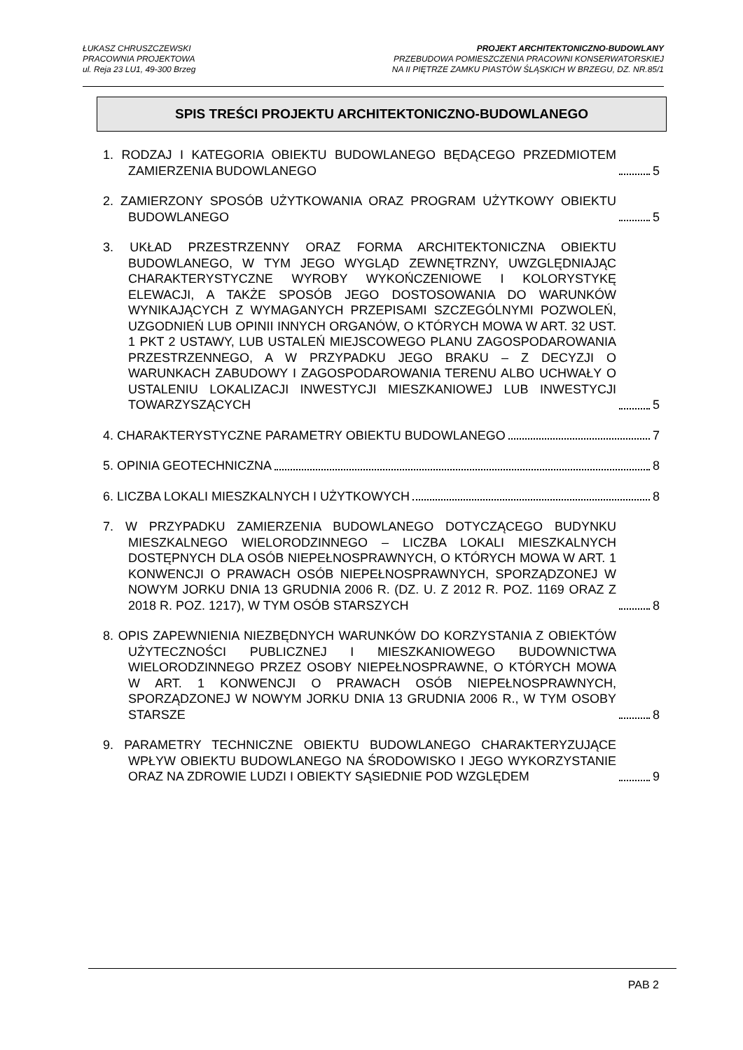ŁUKASZ CHRUSZCZEWSKI
PRACOWNIA PROJEKTOWA
ul. Reja 23 LU1, 49-300 Brzeg
PROJEKT ARCHITEKTONICZNO-BUDOWLANY
PRZEBUDOWA POMIESZCZENIA PRACOWNI KONSERWATORSKIEJ
NA II PIĘTRZE ZAMKU PIASTÓW ŚLĄSKICH W BRZEGU, DZ. NR.85/1
SPIS TREŚCI PROJEKTU ARCHITEKTONICZNO-BUDOWLANEGO
1. RODZAJ I KATEGORIA OBIEKTU BUDOWLANEGO BĘDĄCEGO PRZEDMIOTEM ZAMIERZENIA BUDOWLANEGO
5
2. ZAMIERZONY SPOSÓB UŻYTKOWANIA ORAZ PROGRAM UŻYTKOWY OBIEKTU BUDOWLANEGO
5
3. UKŁAD PRZESTRZENNY ORAZ FORMA ARCHITEKTONICZNA OBIEKTU BUDOWLANEGO, W TYM JEGO WYGLĄD ZEWNĘTRZNY, UWZGLĘDNIAJĄC CHARAKTERYSTYCZNE WYROBY WYKOŃCZENIOWE I KOLORYSTYKĘ ELEWACJI, A TAKŻE SPOSÓB JEGO DOSTOSOWANIA DO WARUNKÓW WYNIKAJĄCYCH Z WYMAGANYCH PRZEPISAMI SZCZEGÓLNYMI POZWOLEŃ, UZGODNIEŃ LUB OPINII INNYCH ORGANÓW, O KTÓRYCH MOWA W ART. 32 UST. 1 PKT 2 USTAWY, LUB USTALEŃ MIEJSCOWEGO PLANU ZAGOSPODAROWANIA PRZESTRZENNEGO, A W PRZYPADKU JEGO BRAKU – Z DECYZJI O WARUNKACH ZABUDOWY I ZAGOSPODAROWANIA TERENU ALBO UCHWAŁY O USTALENIU LOKALIZACJI INWESTYCJI MIESZKANIOWEJ LUB INWESTYCJI TOWARZYSZĄCYCH
5
4. CHARAKTERYSTYCZNE PARAMETRY OBIEKTU BUDOWLANEGO
7
5. OPINIA GEOTECHNICZNA
8
6. LICZBA LOKALI MIESZKALNYCH I UŻYTKOWYCH
8
7. W PRZYPADKU ZAMIERZENIA BUDOWLANEGO DOTYCZĄCEGO BUDYNKU MIESZKALNEGO WIELORODZINNEGO – LICZBA LOKALI MIESZKALNYCH DOSTĘPNYCH DLA OSÓB NIEPEŁNOSPRAWNYCH, O KTÓRYCH MOWA W ART. 1 KONWENCJI O PRAWACH OSÓB NIEPEŁNOSPRAWNYCH, SPORZĄDZONEJ W NOWYM JORKU DNIA 13 GRUDNIA 2006 R. (DZ. U. Z 2012 R. POZ. 1169 ORAZ Z 2018 R. POZ. 1217), W TYM OSÓB STARSZYCH
8
8. OPIS ZAPEWNIENIA NIEZBĘDNYCH WARUNKÓW DO KORZYSTANIA Z OBIEKTÓW UŻYTECZNOŚCI PUBLICZNEJ I MIESZKANIOWEGO BUDOWNICTWA WIELORODZINNEGO PRZEZ OSOBY NIEPEŁNOSPRAWNE, O KTÓRYCH MOWA W ART. 1 KONWENCJI O PRAWACH OSÓB NIEPEŁNOSPRAWNYCH, SPORZĄDZONEJ W NOWYM JORKU DNIA 13 GRUDNIA 2006 R., W TYM OSOBY STARSZE
8
9. PARAMETRY TECHNICZNE OBIEKTU BUDOWLANEGO CHARAKTERYZUJĄCE WPŁYW OBIEKTU BUDOWLANEGO NA ŚRODOWISKO I JEGO WYKORZYSTANIE ORAZ NA ZDROWIE LUDZI I OBIEKTY SĄSIEDNIE POD WZGLĘDEM
9
PAB 2